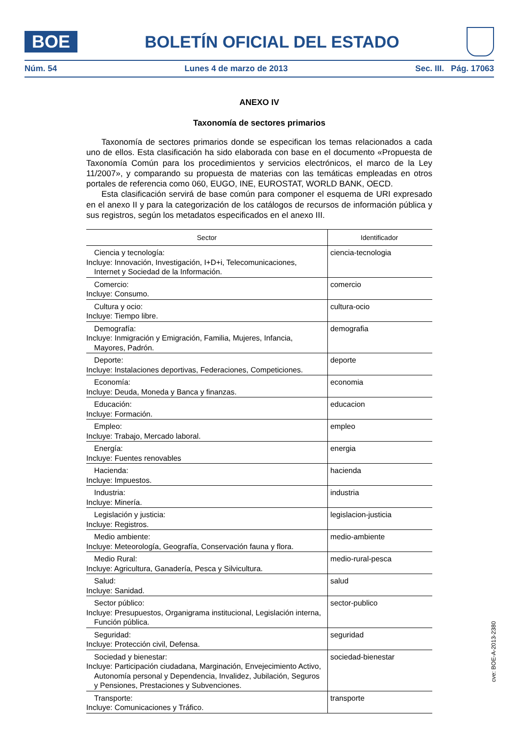BOE
BOLETÍN OFICIAL DEL ESTADO
Núm. 54 Lunes 4 de marzo de 2013 Sec. III. Pág. 17063
ANEXO IV
Taxonomía de sectores primarios
Taxonomía de sectores primarios donde se especifican los temas relacionados a cada uno de ellos. Esta clasificación ha sido elaborada con base en el documento «Propuesta de Taxonomía Común para los procedimientos y servicios electrónicos, el marco de la Ley 11/2007», y comparando su propuesta de materias con las temáticas empleadas en otros portales de referencia como 060, EUGO, INE, EUROSTAT, WORLD BANK, OECD.
Esta clasificación servirá de base común para componer el esquema de URI expresado en el anexo II y para la categorización de los catálogos de recursos de información pública y sus registros, según los metadatos especificados en el anexo III.
| Sector | Identificador |
| --- | --- |
| Ciencia y tecnología: Incluye: Innovación, Investigación, I+D+i, Telecomunicaciones, Internet y Sociedad de la Información. | ciencia-tecnologia |
| Comercio: Incluye: Consumo. | comercio |
| Cultura y ocio: Incluye: Tiempo libre. | cultura-ocio |
| Demografía: Incluye: Inmigración y Emigración, Familia, Mujeres, Infancia, Mayores, Padrón. | demografia |
| Deporte: Incluye: Instalaciones deportivas, Federaciones, Competiciones. | deporte |
| Economía: Incluye: Deuda, Moneda y Banca y finanzas. | economia |
| Educación: Incluye: Formación. | educacion |
| Empleo: Incluye: Trabajo, Mercado laboral. | empleo |
| Energía: Incluye: Fuentes renovables | energia |
| Hacienda: Incluye: Impuestos. | hacienda |
| Industria: Incluye: Minería. | industria |
| Legislación y justicia: Incluye: Registros. | legislacion-justicia |
| Medio ambiente: Incluye: Meteorología, Geografía, Conservación fauna y flora. | medio-ambiente |
| Medio Rural: Incluye: Agricultura, Ganadería, Pesca y Silvicultura. | medio-rural-pesca |
| Salud: Incluye: Sanidad. | salud |
| Sector público: Incluye: Presupuestos, Organigrama institucional, Legislación interna, Función pública. | sector-publico |
| Seguridad: Incluye: Protección civil, Defensa. | seguridad |
| Sociedad y bienestar: Incluye: Participación ciudadana, Marginación, Envejecimiento Activo, Autonomía personal y Dependencia, Invalidez, Jubilación, Seguros y Pensiones, Prestaciones y Subvenciones. | sociedad-bienestar |
| Transporte: Incluye: Comunicaciones y Tráfico. | transporte |
cve: BOE-A-2013-2380